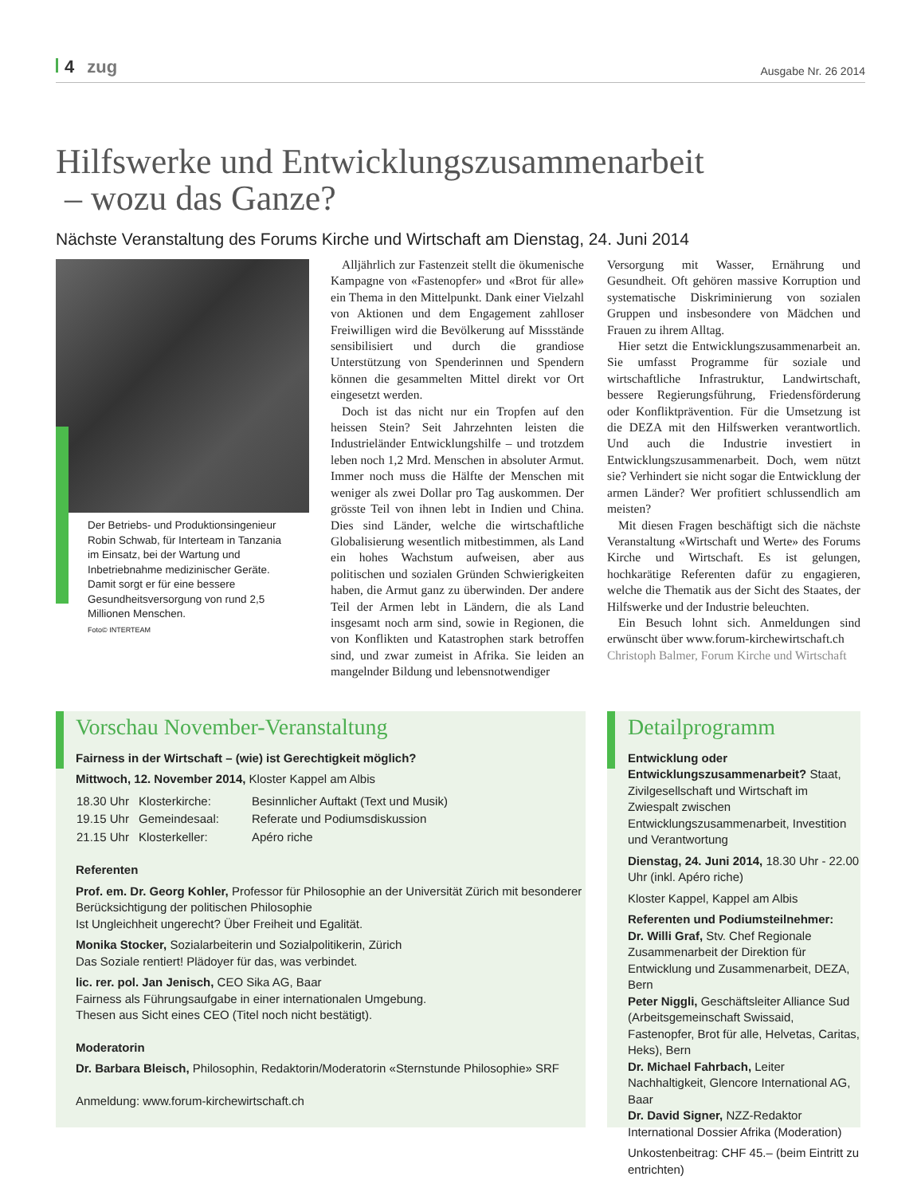4 zug
Ausgabe Nr. 26 2014
Hilfswerke und Entwicklungszusammenarbeit
– wozu das Ganze?
Nächste Veranstaltung des Forums Kirche und Wirtschaft am Dienstag, 24. Juni 2014
Der Betriebs- und Produktionsingenieur Robin Schwab, für Interteam in Tanzania im Einsatz, bei der Wartung und Inbetriebnahme medizinischer Geräte. Damit sorgt er für eine bessere Gesundheitsversorgung von rund 2,5 Millionen Menschen.
Foto© INTERTEAM
Alljährlich zur Fastenzeit stellt die ökumenische Kampagne von «Fastenopfer» und «Brot für alle» ein Thema in den Mittelpunkt. Dank einer Vielzahl von Aktionen und dem Engagement zahlloser Freiwilligen wird die Bevölkerung auf Missstände sensibilisiert und durch die grandiose Unterstützung von Spenderinnen und Spendern können die gesammelten Mittel direkt vor Ort eingesetzt werden.
Doch ist das nicht nur ein Tropfen auf den heissen Stein? Seit Jahrzehnten leisten die Industrieländer Entwicklungshilfe – und trotzdem leben noch 1,2 Mrd. Menschen in absoluter Armut. Immer noch muss die Hälfte der Menschen mit weniger als zwei Dollar pro Tag auskommen. Der grösste Teil von ihnen lebt in Indien und China. Dies sind Länder, welche die wirtschaftliche Globalisierung wesentlich mitbestimmen, als Land ein hohes Wachstum aufweisen, aber aus politischen und sozialen Gründen Schwierigkeiten haben, die Armut ganz zu überwinden. Der andere Teil der Armen lebt in Ländern, die als Land insgesamt noch arm sind, sowie in Regionen, die von Konflikten und Katastrophen stark betroffen sind, und zwar zumeist in Afrika. Sie leiden an mangelnder Bildung und lebensnotwendiger
Versorgung mit Wasser, Ernährung und Gesundheit. Oft gehören massive Korruption und systematische Diskriminierung von sozialen Gruppen und insbesondere von Mädchen und Frauen zu ihrem Alltag.
Hier setzt die Entwicklungszusammenarbeit an. Sie umfasst Programme für soziale und wirtschaftliche Infrastruktur, Landwirtschaft, bessere Regierungsführung, Friedensförderung oder Konfliktprävention. Für die Umsetzung ist die DEZA mit den Hilfswerken verantwortlich. Und auch die Industrie investiert in Entwicklungszusammenarbeit. Doch, wem nützt sie? Verhindert sie nicht sogar die Entwicklung der armen Länder? Wer profitiert schlussendlich am meisten?
Mit diesen Fragen beschäftigt sich die nächste Veranstaltung «Wirtschaft und Werte» des Forums Kirche und Wirtschaft. Es ist gelungen, hochkarätige Referenten dafür zu engagieren, welche die Thematik aus der Sicht des Staates, der Hilfswerke und der Industrie beleuchten.
Ein Besuch lohnt sich. Anmeldungen sind erwünscht über www.forum-kirchewirtschaft.ch
Christoph Balmer, Forum Kirche und Wirtschaft
Vorschau November-Veranstaltung
Fairness in der Wirtschaft – (wie) ist Gerechtigkeit möglich?
Mittwoch, 12. November 2014, Kloster Kappel am Albis
| 18.30 Uhr | Klosterkirche: | Besinnlicher Auftakt (Text und Musik) |
| 19.15 Uhr | Gemeindesaal: | Referate und Podiumsdiskussion |
| 21.15 Uhr | Klosterkeller: | Apéro riche |
Referenten
Prof. em. Dr. Georg Kohler, Professor für Philosophie an der Universität Zürich mit besonderer Berücksichtigung der politischen Philosophie
Ist Ungleichheit ungerecht? Über Freiheit und Egalität.
Monika Stocker, Sozialarbeiterin und Sozialpolitikerin, Zürich
Das Soziale rentiert! Plädoyer für das, was verbindet.
lic. rer. pol. Jan Jenisch, CEO Sika AG, Baar
Fairness als Führungsaufgabe in einer internationalen Umgebung.
Thesen aus Sicht eines CEO (Titel noch nicht bestätigt).
Moderatorin
Dr. Barbara Bleisch, Philosophin, Redaktorin/Moderatorin «Sternstunde Philosophie» SRF
Anmeldung: www.forum-kirchewirtschaft.ch
Detailprogramm
Entwicklung oder Entwicklungszusammenarbeit? Staat, Zivilgesellschaft und Wirtschaft im Zwiespalt zwischen Entwicklungszusammenarbeit, Investition und Verantwortung
Dienstag, 24. Juni 2014, 18.30 Uhr - 22.00 Uhr (inkl. Apéro riche)
Kloster Kappel, Kappel am Albis
Referenten und Podiumsteilnehmer:
Dr. Willi Graf, Stv. Chef Regionale Zusammenarbeit der Direktion für Entwicklung und Zusammenarbeit, DEZA, Bern
Peter Niggli, Geschäftsleiter Alliance Sud (Arbeitsgemeinschaft Swissaid, Fastenopfer, Brot für alle, Helvetas, Caritas, Heks), Bern
Dr. Michael Fahrbach, Leiter Nachhaltigkeit, Glencore International AG, Baar
Dr. David Signer, NZZ-Redaktor International Dossier Afrika (Moderation)
Unkostenbeitrag: CHF 45.– (beim Eintritt zu entrichten)